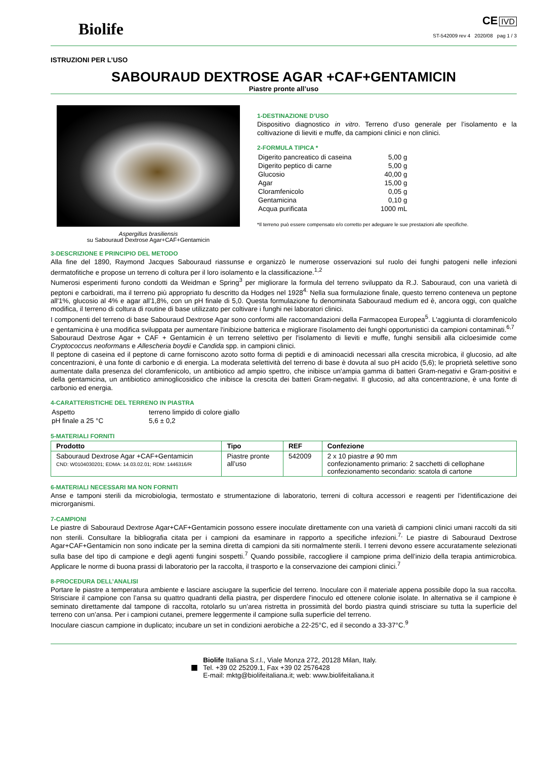Biolife
CE IVD
ST-542009 rev 4 2020/08 pag 1 / 3
ISTRUZIONI PER L’USO
SABOURAUD DEXTROSE AGAR +CAF+GENTAMICIN
Piastre pronte all’uso
Aspergillus brasiliensis
su Sabouraud Dextrose Agar+CAF+Gentamicin
1-DESTINAZIONE D’USO
Dispositivo diagnostico in vitro. Terreno d’uso generale per l’isolamento e la coltivazione di lieviti e muffe, da campioni clinici e non clinici.
2-FORMULA TIPICA *
| Digerito pancreatico di caseina | 5,00 g |
| Digerito peptico di carne | 5,00 g |
| Glucosio | 40,00 g |
| Agar | 15,00 g |
| Cloramfenicolo | 0,05 g |
| Gentamicina | 0,10 g |
| Acqua purificata | 1000 mL |
*Il terreno può essere compensato e/o corretto per adeguare le sue prestazioni alle specifiche.
3-DESCRIZIONE E PRINCIPIO DEL METODO
Alla fine del 1890, Raymond Jacques Sabouraud riassunse e organizzò le numerose osservazioni sul ruolo dei funghi patogeni nelle infezioni dermatofitiche e propose un terreno di coltura per il loro isolamento e la classificazione.<sup>1,2</sup>
Numerosi esperimenti furono condotti da Weidman e Spring<sup>3</sup> per migliorare la formula del terreno sviluppato da R.J. Sabouraud, con una varietà di peptoni e carboidrati, ma il terreno più appropriato fu descritto da Hodges nel 1928<sup>4.</sup> Nella sua formulazione finale, questo terreno conteneva un peptone all'1%, glucosio al 4% e agar all'1,8%, con un pH finale di 5,0. Questa formulazione fu denominata Sabouraud medium ed è, ancora oggi, con qualche modifica, il terreno di coltura di routine di base utilizzato per coltivare i funghi nei laboratori clinici.
I componenti del terreno di base Sabouraud Dextrose Agar sono conformi alle raccomandazioni della Farmacopea Europea<sup>5</sup>. L'aggiunta di cloramfenicolo e gentamicina è una modifica sviluppata per aumentare l'inibizione batterica e migliorare l'isolamento dei funghi opportunistici da campioni contaminati.<sup>6,7</sup>
Sabouraud Dextrose Agar + CAF + Gentamicin è un terreno selettivo per l'isolamento di lieviti e muffe, funghi sensibili alla cicloesimide come Cryptococcus neoformans e Allescheria boydii e Candida spp. in campioni clinici.
Il peptone di caseina ed il peptone di carne forniscono azoto sotto forma di peptidi e di aminoacidi necessari alla crescita microbica, il glucosio, ad alte concentrazioni, è una fonte di carbonio e di energia. La moderata selettività del terreno di base è dovuta al suo pH acido (5,6); le proprietà selettive sono aumentate dalla presenza del cloramfenicolo, un antibiotico ad ampio spettro, che inibisce un'ampia gamma di batteri Gram-negativi e Gram-positivi e della gentamicina, un antibiotico aminoglicosidico che inibisce la crescita dei batteri Gram-negativi. Il glucosio, ad alta concentrazione, è una fonte di carbonio ed energia.
4-CARATTERISTICHE DEL TERRENO IN PIASTRA
| Aspetto | terreno limpido di colore giallo |
| pH finale a 25 °C | 5,6 ± 0,2 |
5-MATERIALI FORNITI
| Prodotto | Tipo | REF | Confezione |
| --- | --- | --- | --- |
| Sabouraud Dextrose Agar +CAF+Gentamicin CND: W0104030201; EDMA: 14.03.02.01; RDM: 1446316/R | Piastre pronte all’uso | 542009 | 2 x 10 piastre ø 90 mm confezionamento primario: 2 sacchetti di cellophane confezionamento secondario: scatola di cartone |
6-MATERIALI NECESSARI MA NON FORNITI
Anse e tamponi sterili da microbiologia, termostato e strumentazione di laboratorio, terreni di coltura accessori e reagenti per l’identificazione dei microrganismi.
7-CAMPIONI
Le piastre di Sabouraud Dextrose Agar+CAF+Gentamicin possono essere inoculate direttamente con una varietà di campioni clinici umani raccolti da siti non sterili. Consultare la bibliografia citata per i campioni da esaminare in rapporto a specifiche infezioni.<sup>7,</sup> Le piastre di Sabouraud Dextrose Agar+CAF+Gentamicin non sono indicate per la semina diretta di campioni da siti normalmente sterili. I terreni devono essere accuratamente selezionati sulla base del tipo di campione e degli agenti fungini sospetti.<sup>7</sup> Quando possibile, raccogliere il campione prima dell’inizio della terapia antimicrobica. Applicare le norme di buona prassi di laboratorio per la raccolta, il trasporto e la conservazione dei campioni clinici.<sup>7</sup>
8-PROCEDURA DELL’ANALISI
Portare le piastre a temperatura ambiente e lasciare asciugare la superficie del terreno. Inoculare con il materiale appena possibile dopo la sua raccolta. Strisciare il campione con l’ansa su quattro quadranti della piastra, per disperdere l'inoculo ed ottenere colonie isolate. In alternativa se il campione è seminato direttamente dal tampone di raccolta, rotolarlo su un’area ristretta in prossimità del bordo piastra quindi strisciare su tutta la superficie del terreno con un’ansa. Per i campioni cutanei, premere leggermente il campione sulla superficie del terreno.
Inoculare ciascun campione in duplicato; incubare un set in condizioni aerobiche a 22-25°C, ed il secondo a 33-37°C.<sup>9</sup>
■
Biolife Italiana S.r.l., Viale Monza 272, 20128 Milan, Italy.
Tel. +39 02 25209.1, Fax +39 02 2576428
E-mail: mktg@biolifeitaliana.it; web: www.biolifeitaliana.it